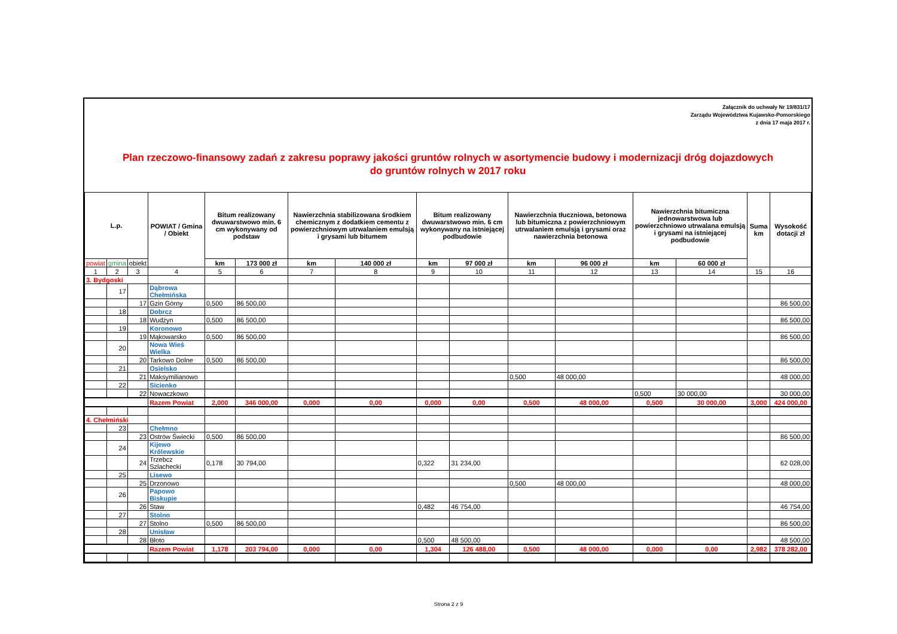Załącznik do uchwały Nr 19/831/17
Zarządu Województwa Kujawsko-Pomorskiego
z dnia 17 maja 2017 r.
Plan rzeczowo-finansowy zadań z zakresu poprawy jakości gruntów rolnych w asortymencie budowy i modernizacji dróg dojazdowych
do gruntów rolnych w 2017 roku
| L.p. | | | POWIAT / Gmina / Obiekt | Bitum realizowany dwuwarstwowo min. 6 cm wykonywany od podstaw | | Nawierzchnia stabilizowana środkiem chemicznym z dodatkiem cementu z powierzchniowym utrwalaniem emulsją i grysami lub bitumem | | Bitum realizowany dwuwarstwowo min. 6 cm wykonywany na istniejącej podbudowie | | Nawierzchnia tłuczniowa, betonowa lub bitumiczna z powierzchniowym utrwalaniem emulsją i grysami oraz nawierzchnia betonowa | | Nawierzchnia bitumiczna jednowarstwowa lub powierzchniowo utrwalana emulsją i grysami na istniejącej podbudowie | | Suma km | Wysokość dotacji zł |
| --- | --- | --- | --- | --- | --- | --- | --- | --- | --- | --- | --- | --- | --- | --- | --- |
| powiat | gmina | obiekt | | km | 173 000 zł | km | 140 000 zł | km | 97 000 zł | km | 96 000 zł | km | 60 000 zł | | |
| 1 | 2 | 3 | 4 | 5 | 6 | 7 | 8 | 9 | 10 | 11 | 12 | 13 | 14 | 15 | 16 |
| 3. Bydgoski | | | | | | | | | | | | | | | |
| | 17 | | Dąbrowa Chełmińska | | | | | | | | | | | | |
| | | 17 | Gzin Górny | 0,500 | 86 500,00 | | | | | | | | | | 86 500,00 |
| | 18 | | Dobrcz | | | | | | | | | | | | |
| | | 18 | Wudzyn | 0,500 | 86 500,00 | | | | | | | | | | 86 500,00 |
| | 19 | | Koronowo | | | | | | | | | | | | |
| | | 19 | Mąkowarsko | 0,500 | 86 500,00 | | | | | | | | | | 86 500,00 |
| | 20 | | Nowa Wieś Wielka | | | | | | | | | | | | |
| | | 20 | Tarkowo Dolne | 0,500 | 86 500,00 | | | | | | | | | | 86 500,00 |
| | 21 | | Osielsko | | | | | | | | | | | | |
| | | 21 | Maksymilianowo | | | | | | | 0,500 | 48 000,00 | | | | 48 000,00 |
| | 22 | | Sicienko | | | | | | | | | | | | |
| | | 22 | Nowaczkowo | | | | | | | | | 0,500 | 30 000,00 | | 30 000,00 |
| | | | Razem Powiat | 2,000 | 346 000,00 | 0,000 | 0,00 | 0,000 | 0,00 | 0,500 | 48 000,00 | 0,500 | 30 000,00 | 3,000 | 424 000,00 |
| 4. Chełmiński | | | | | | | | | | | | | | | |
| | 23 | | Chełmno | | | | | | | | | | | | |
| | | 23 | Ostrów Świecki | 0,500 | 86 500,00 | | | | | | | | | | 86 500,00 |
| | 24 | | Kijewo Królewskie | | | | | | | | | | | | |
| | | 24 | Trzebcz Szlachecki | 0,178 | 30 794,00 | | | 0,322 | 31 234,00 | | | | | | 62 028,00 |
| | 25 | | Lisewo | | | | | | | | | | | | |
| | | 25 | Drzonowo | | | | | | | 0,500 | 48 000,00 | | | | 48 000,00 |
| | 26 | | Papowo Biskupie | | | | | | | | | | | | |
| | | 26 | Staw | | | | | 0,482 | 46 754,00 | | | | | | 46 754,00 |
| | 27 | | Stolno | | | | | | | | | | | | |
| | | 27 | Stolno | 0,500 | 86 500,00 | | | | | | | | | | 86 500,00 |
| | 28 | | Unisław | | | | | | | | | | | | |
| | | 28 | Błoto | | | | | 0,500 | 48 500,00 | | | | | | 48 500,00 |
| | | | Razem Powiat | 1,178 | 203 794,00 | 0,000 | 0,00 | 1,304 | 126 488,00 | 0,500 | 48 000,00 | 0,000 | 0,00 | 2,982 | 378 282,00 |
Strona 2 z 9